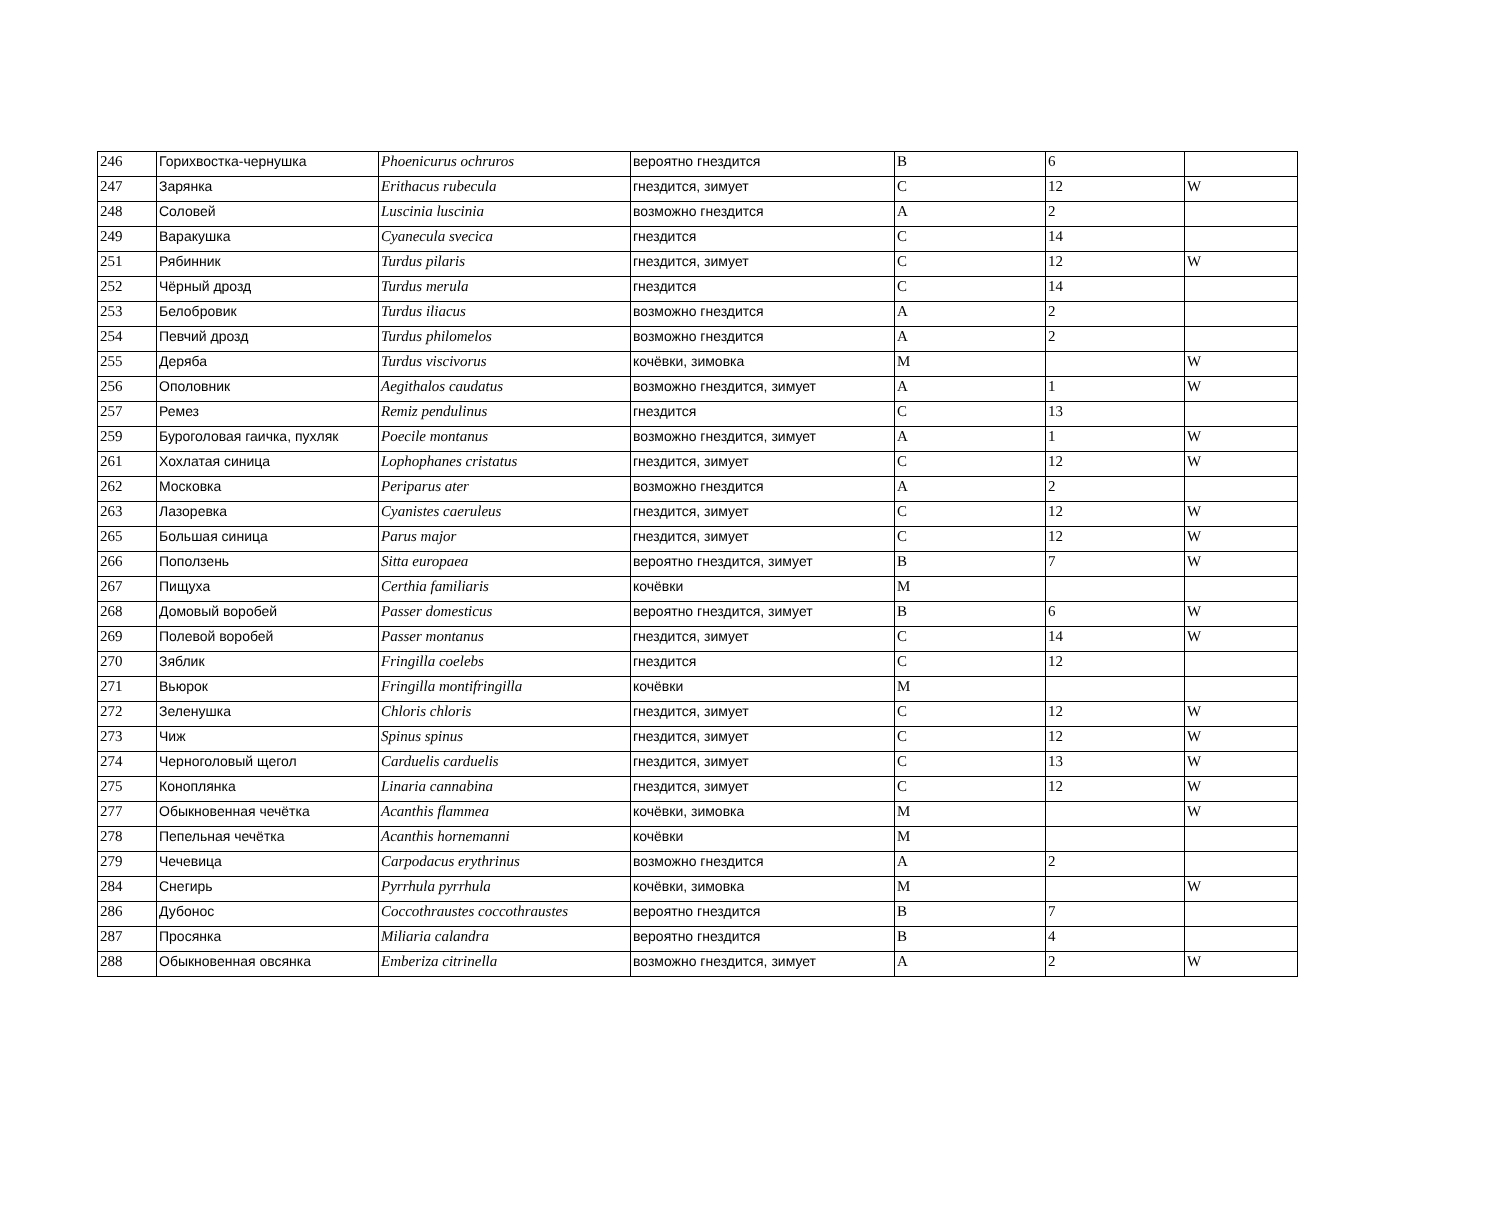| 246 | Горихвостка-чернушка | Phoenicurus ochruros | вероятно гнездится | B | 6 | |
| 247 | Зарянка | Erithacus rubecula | гнездится, зимует | C | 12 | W |
| 248 | Соловей | Luscinia luscinia | возможно гнездится | A | 2 | |
| 249 | Варакушка | Cyanecula svecica | гнездится | C | 14 | |
| 251 | Рябинник | Turdus pilaris | гнездится, зимует | C | 12 | W |
| 252 | Чёрный дрозд | Turdus merula | гнездится | C | 14 | |
| 253 | Белобровик | Turdus iliacus | возможно гнездится | A | 2 | |
| 254 | Певчий дрозд | Turdus philomelos | возможно гнездится | A | 2 | |
| 255 | Деряба | Turdus viscivorus | кочёвки, зимовка | M | | W |
| 256 | Ополовник | Aegithalos caudatus | возможно гнездится, зимует | A | 1 | W |
| 257 | Ремез | Remiz pendulinus | гнездится | C | 13 | |
| 259 | Буроголовая гаичка, пухляк | Poecile montanus | возможно гнездится, зимует | A | 1 | W |
| 261 | Хохлатая синица | Lophophanes cristatus | гнездится, зимует | C | 12 | W |
| 262 | Московка | Periparus ater | возможно гнездится | A | 2 | |
| 263 | Лазоревка | Cyanistes caeruleus | гнездится, зимует | C | 12 | W |
| 265 | Большая синица | Parus major | гнездится, зимует | C | 12 | W |
| 266 | Поползень | Sitta europaea | вероятно гнездится, зимует | B | 7 | W |
| 267 | Пищуха | Certhia familiaris | кочёвки | M | | |
| 268 | Домовый воробей | Passer domesticus | вероятно гнездится, зимует | B | 6 | W |
| 269 | Полевой воробей | Passer montanus | гнездится, зимует | C | 14 | W |
| 270 | Зяблик | Fringilla coelebs | гнездится | C | 12 | |
| 271 | Вьюрок | Fringilla montifringilla | кочёвки | M | | |
| 272 | Зеленушка | Chloris chloris | гнездится, зимует | C | 12 | W |
| 273 | Чиж | Spinus spinus | гнездится, зимует | C | 12 | W |
| 274 | Черноголовый щегол | Carduelis carduelis | гнездится, зимует | C | 13 | W |
| 275 | Коноплянка | Linaria cannabina | гнездится, зимует | C | 12 | W |
| 277 | Обыкновенная чечётка | Acanthis flammea | кочёвки, зимовка | M | | W |
| 278 | Пепельная чечётка | Acanthis hornemanni | кочёвки | M | | |
| 279 | Чечевица | Carpodacus erythrinus | возможно гнездится | A | 2 | |
| 284 | Снегирь | Pyrrhula pyrrhula | кочёвки, зимовка | M | | W |
| 286 | Дубонос | Coccothraustes coccothraustes | вероятно гнездится | B | 7 | |
| 287 | Просянка | Miliaria calandra | вероятно гнездится | B | 4 | |
| 288 | Обыкновенная овсянка | Emberiza citrinella | возможно гнездится, зимует | A | 2 | W |